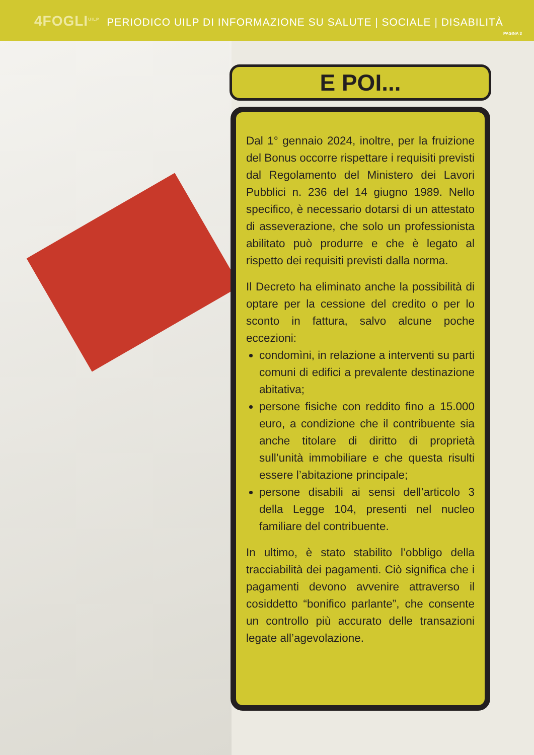4FOGLI<sup>UILP</sup> PERIODICO UILP DI INFORMAZIONE SU SALUTE | SOCIALE | DISABILITÀ
PAGINA 3
E POI...
Dal 1° gennaio 2024, inoltre, per la fruizione del Bonus occorre rispettare i requisiti previsti dal Regolamento del Ministero dei Lavori Pubblici n. 236 del 14 giugno 1989. Nello specifico, è necessario dotarsi di un attestato di asseverazione, che solo un professionista abilitato può produrre e che è legato al rispetto dei requisiti previsti dalla norma.
Il Decreto ha eliminato anche la possibilità di optare per la cessione del credito o per lo sconto in fattura, salvo alcune poche eccezioni:
condomìni, in relazione a interventi su parti comuni di edifici a prevalente destinazione abitativa;
persone fisiche con reddito fino a 15.000 euro, a condizione che il contribuente sia anche titolare di diritto di proprietà sull’unità immobiliare e che questa risulti essere l’abitazione principale;
persone disabili ai sensi dell’articolo 3 della Legge 104, presenti nel nucleo familiare del contribuente.
In ultimo, è stato stabilito l’obbligo della tracciabilità dei pagamenti. Ciò significa che i pagamenti devono avvenire attraverso il cosiddetto “bonifico parlante”, che consente un controllo più accurato delle transazioni legate all’agevolazione.